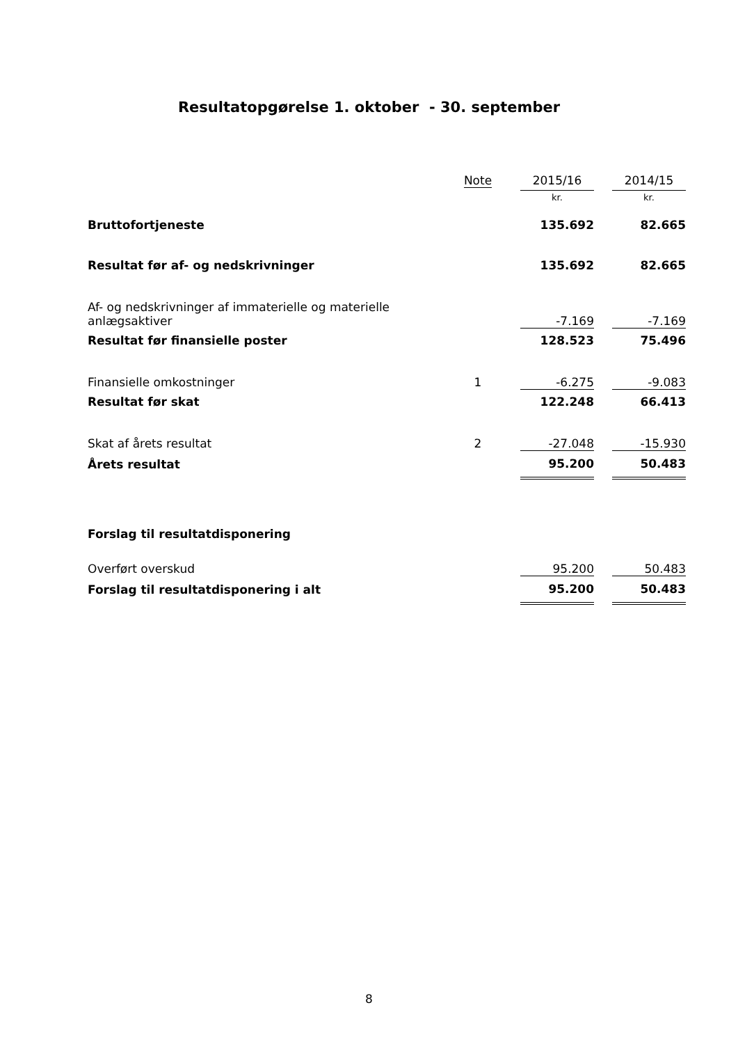Resultatopgørelse 1. oktober - 30. september
| | Note | | 2015/16 | | 2014/15 |
| --- | --- | --- | --- | --- | --- |
| | | | kr. | | kr. |
| Bruttofortjeneste | | | 135.692 | | 82.665 |
| Resultat før af- og nedskrivninger | | | 135.692 | | 82.665 |
| Af- og nedskrivninger af immaterielle og materielle anlægsaktiver | | | -7.169 | | -7.169 |
| Resultat før finansielle poster | | | 128.523 | | 75.496 |
| Finansielle omkostninger | 1 | | -6.275 | | -9.083 |
| Resultat før skat | | | 122.248 | | 66.413 |
| Skat af årets resultat | 2 | | -27.048 | | -15.930 |
| Årets resultat | | | 95.200 | | 50.483 |
| Forslag til resultatdisponering | | | | | |
| Overført overskud | | | 95.200 | | 50.483 |
| Forslag til resultatdisponering i alt | | | 95.200 | | 50.483 |
8